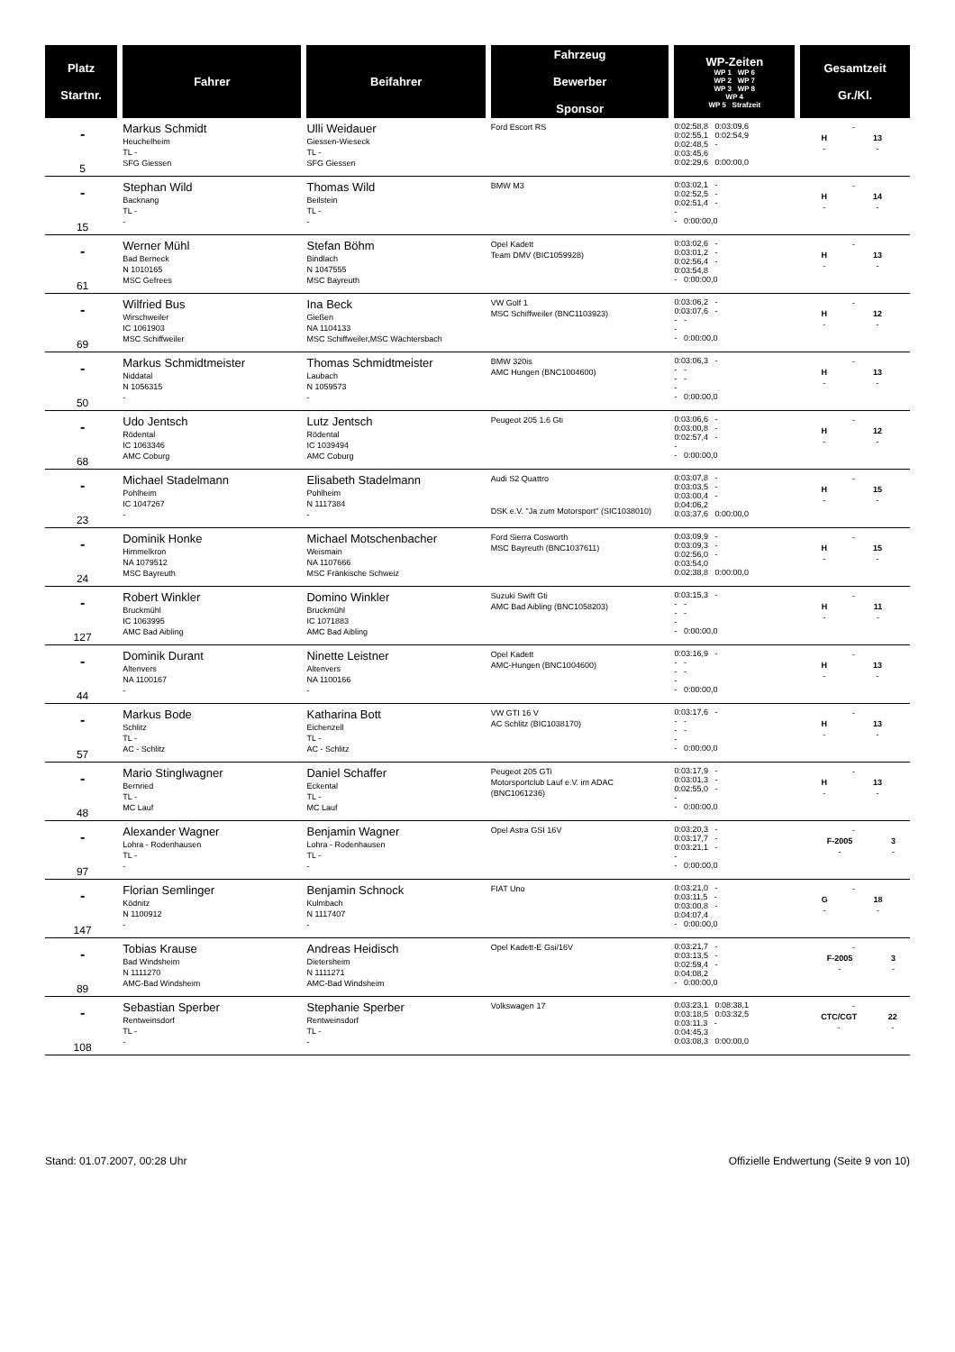| Platz Startnr. | Fahrer | Beifahrer | Fahrzeug Bewerber Sponsor | WP-Zeiten WP 1 WP 6 WP 2 WP 7 WP 3 WP 8 WP 4 WP 5 Strafzeit | Gesamtzeit Gr./Kl. |
| --- | --- | --- | --- | --- | --- |
| - 5 | Markus Schmidt Heuchelheim TL - SFG Giessen | Ulli Weidauer Giessen-Wieseck TL - SFG Giessen | Ford Escort RS | 0:02:58,8 0:03:09,6 0:02:55,1 0:02:54,9 0:02:48,5 - 0:03:45,6 0:02:29,6 0:00:00,0 | - / H / 13 / / - / - / |
| - 15 | Stephan Wild Backnang TL - - | Thomas Wild Beilstein TL - - | BMW M3 | 0:03:02,1 - 0:02:52,5 - 0:02:51,4 - - - 0:00:00,0 | - / H / 14 / / - / - / |
| - 61 | Werner Mühl Bad Berneck N 1010165 MSC Gefrees | Stefan Böhm Bindlach N 1047555 MSC Bayreuth | Opel Kadett Team DMV (BIC1059928) | 0:03:02,6 - 0:03:01,2 - 0:02:56,4 - 0:03:54,8 - 0:00:00,0 | - / H / 13 / / - / - / |
| - 69 | Wilfried Bus Wirschweiler IC 1061903 MSC Schiffweiler | Ina Beck Gießen NA 1104133 MSC Schiffweiler,MSC Wächtersbach | VW Golf 1 MSC Schiffweiler (BNC1103923) | 0:03:06,2 - 0:03:07,6 - - - - - 0:00:00,0 | - / H / 12 / / - / - / |
| - 50 | Markus Schmidtmeister Niddatal N 1056315 - | Thomas Schmidtmeister Laubach N 1059573 - | BMW 320is AMC Hungen (BNC1004600) | 0:03:06,3 - - - - - - - 0:00:00,0 | - / H / 13 / / - / - / |
| - 68 | Udo Jentsch Rödental IC 1063346 AMC Coburg | Lutz Jentsch Rödental IC 1039494 AMC Coburg | Peugeot 205 1.6 Gti | 0:03:06,6 - 0:03:00,8 - 0:02:57,4 - - - 0:00:00,0 | - / H / 12 / / - / - / |
| - 23 | Michael Stadelmann Pohlheim IC 1047267 - | Elisabeth Stadelmann Pohlheim N 1117384 - | Audi S2 Quattro DSK e.V. "Ja zum Motorsport" (SIC1038010) | 0:03:07,8 - 0:03:03,5 - 0:03:00,4 - 0:04:06,2 0:03:37,6 0:00:00,0 | - / H / 15 / / - / - / |
| - 24 | Dominik Honke Himmelkron NA 1079512 MSC Bayreuth | Michael Motschenbacher Weismain NA 1107666 MSC Fränkische Schweiz | Ford Sierra Cosworth MSC Bayreuth (BNC1037611) | 0:03:09,9 - 0:03:09,3 - 0:02:56,0 - 0:03:54,0 0:02:38,8 0:00:00,0 | - / H / 15 / / - / - / |
| - 127 | Robert Winkler Bruckmühl IC 1063995 AMC Bad Aibling | Domino Winkler Bruckmühl IC 1071883 AMC Bad Aibling | Suzuki Swift Gti AMC Bad Aibling (BNC1058203) | 0:03:15,3 - - - - - - - 0:00:00,0 | - / H / 11 / / - / - / |
| - 44 | Dominik Durant Altenvers NA 1100167 - | Ninette Leistner Altenvers NA 1100166 - | Opel Kadett AMC-Hungen (BNC1004600) | 0:03:16,9 - - - - - - - 0:00:00,0 | - / H / 13 / / - / - / |
| - 57 | Markus Bode Schlitz TL - AC - Schlitz | Katharina Bott Eichenzell TL - AC - Schlitz | VW GTI 16 V AC Schlitz (BIC1038170) | 0:03:17,6 - - - - - - - 0:00:00,0 | - / H / 13 / / - / - / |
| - 48 | Mario Stinglwagner Bernried TL - MC Lauf | Daniel Schaffer Eckental TL - MC Lauf | Peugeot 205 GTi Motorsportclub Lauf e.V. im ADAC (BNC1061236) | 0:03:17,9 - 0:03:01,3 - 0:02:55,0 - - - 0:00:00,0 | - / H / 13 / / - / - / |
| - 97 | Alexander Wagner Lohra - Rodenhausen TL - - | Benjamin Wagner Lohra - Rodenhausen TL - - | Opel Astra GSI 16V | 0:03:20,3 - 0:03:17,7 - 0:03:21,1 - - - 0:00:00,0 | - / F-2005 / 3 / / - / - / |
| - 147 | Florian Semlinger Ködnitz N 1100912 - | Benjamin Schnock Kulmbach N 1117407 - | FIAT Uno | 0:03:21,0 - 0:03:11,5 - 0:03:00,8 - 0:04:07,4 - 0:00:00,0 | - / G / 18 / / - / - / |
| - 89 | Tobias Krause Bad Windsheim N 1111270 AMC-Bad Windsheim | Andreas Heidisch Dietersheim N 1111271 AMC-Bad Windsheim | Opel Kadett-E Gsi/16V | 0:03:21,7 - 0:03:13,5 - 0:02:59,4 - 0:04:08,2 - 0:00:00,0 | - / F-2005 / 3 / / - / - / |
| - 108 | Sebastian Sperber Rentweinsdorf TL - - | Stephanie Sperber Rentweinsdorf TL - - | Volkswagen 17 | 0:03:23,1 0:08:38,1 0:03:18,5 0:03:32,5 0:03:11,3 - 0:04:45,3 0:03:08,3 0:00:00,0 | - / CTC/CGT / 22 / / - / - / |
Stand: 01.07.2007, 00:28 Uhr Offizielle Endwertung (Seite 9 von 10)